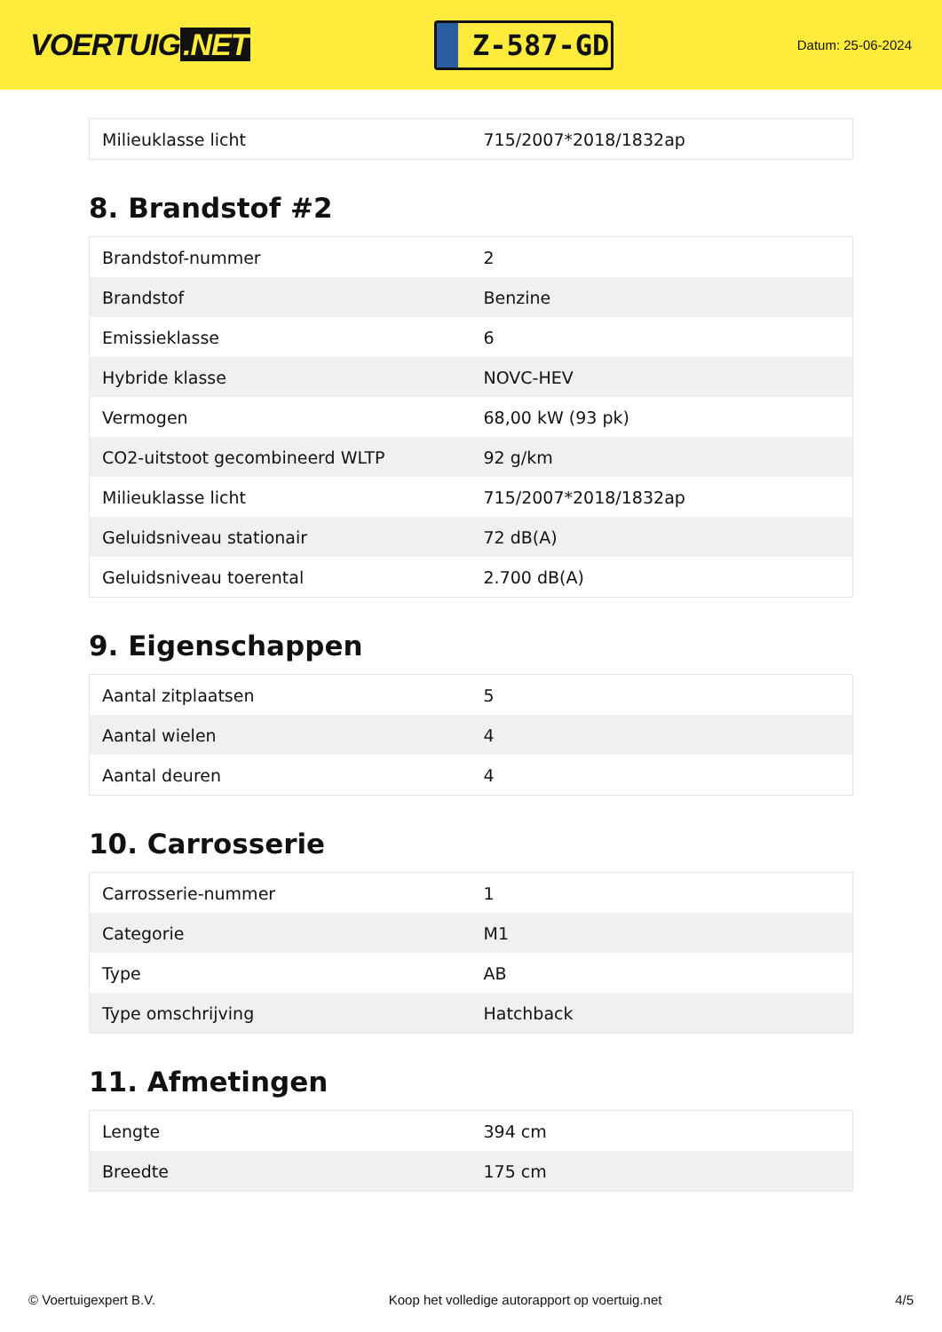VOERTUIG.NET
Z-587-GD
Datum: 25-06-2024
| Milieuklasse licht | 715/2007*2018/1832ap |
8. Brandstof #2
| Brandstof-nummer | 2 |
| Brandstof | Benzine |
| Emissieklasse | 6 |
| Hybride klasse | NOVC-HEV |
| Vermogen | 68,00 kW (93 pk) |
| CO2-uitstoot gecombineerd WLTP | 92 g/km |
| Milieuklasse licht | 715/2007*2018/1832ap |
| Geluidsniveau stationair | 72 dB(A) |
| Geluidsniveau toerental | 2.700 dB(A) |
9. Eigenschappen
| Aantal zitplaatsen | 5 |
| Aantal wielen | 4 |
| Aantal deuren | 4 |
10. Carrosserie
| Carrosserie-nummer | 1 |
| Categorie | M1 |
| Type | AB |
| Type omschrijving | Hatchback |
11. Afmetingen
| Lengte | 394 cm |
| Breedte | 175 cm |
© Voertuigexpert B.V. Koop het volledige autorapport op voertuig.net 4/5